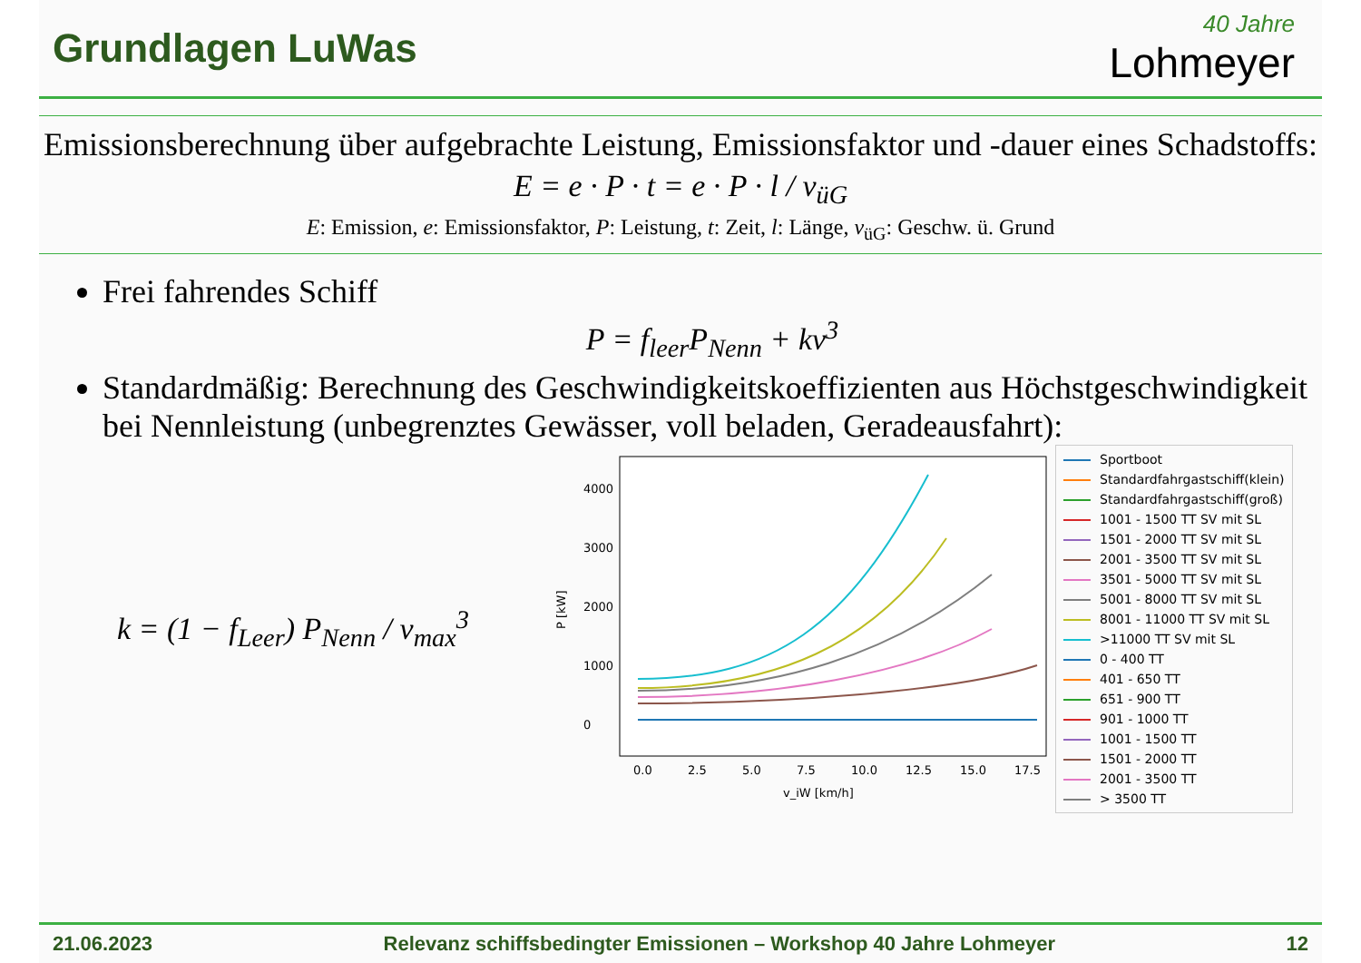Grundlagen LuWas
40 Jahre
Lohmeyer
Emissionsberechnung über aufgebrachte Leistung, Emissionsfaktor und -dauer eines Schadstoffs:
E = e · P · t = e · P · l / v<sub>üG</sub>
E: Emission, e: Emissionsfaktor, P: Leistung, t: Zeit, l: Länge, v<sub>üG</sub>: Geschw. ü. Grund
Frei fahrendes Schiff
P = f<sub>leer</sub>P<sub>Nenn</sub> + kv<sup>3</sup>
Standardmäßig: Berechnung des Geschwindigkeitskoeffizienten aus Höchstgeschwindigkeit bei Nennleistung (unbegrenztes Gewässer, voll beladen, Geradeausfahrt):
k = (1 − f<sub>Leer</sub>) P<sub>Nenn</sub> / v<sub>max</sub><sup>3</sup>
P [kW]
0
1000
2000
3000
4000
0.0
2.5
5.0
7.5
10.0
12.5
15.0
17.5
v_iW [km/h]
Sportboot
Standardfahrgastschiff(klein)
Standardfahrgastschiff(groß)
1001 - 1500 TT SV mit SL
1501 - 2000 TT SV mit SL
2001 - 3500 TT SV mit SL
3501 - 5000 TT SV mit SL
5001 - 8000 TT SV mit SL
8001 - 11000 TT SV mit SL
>11000 TT SV mit SL
0 - 400 TT
401 - 650 TT
651 - 900 TT
901 - 1000 TT
1001 - 1500 TT
1501 - 2000 TT
2001 - 3500 TT
> 3500 TT
21.06.2023 Relevanz schiffsbedingter Emissionen – Workshop 40 Jahre Lohmeyer 12